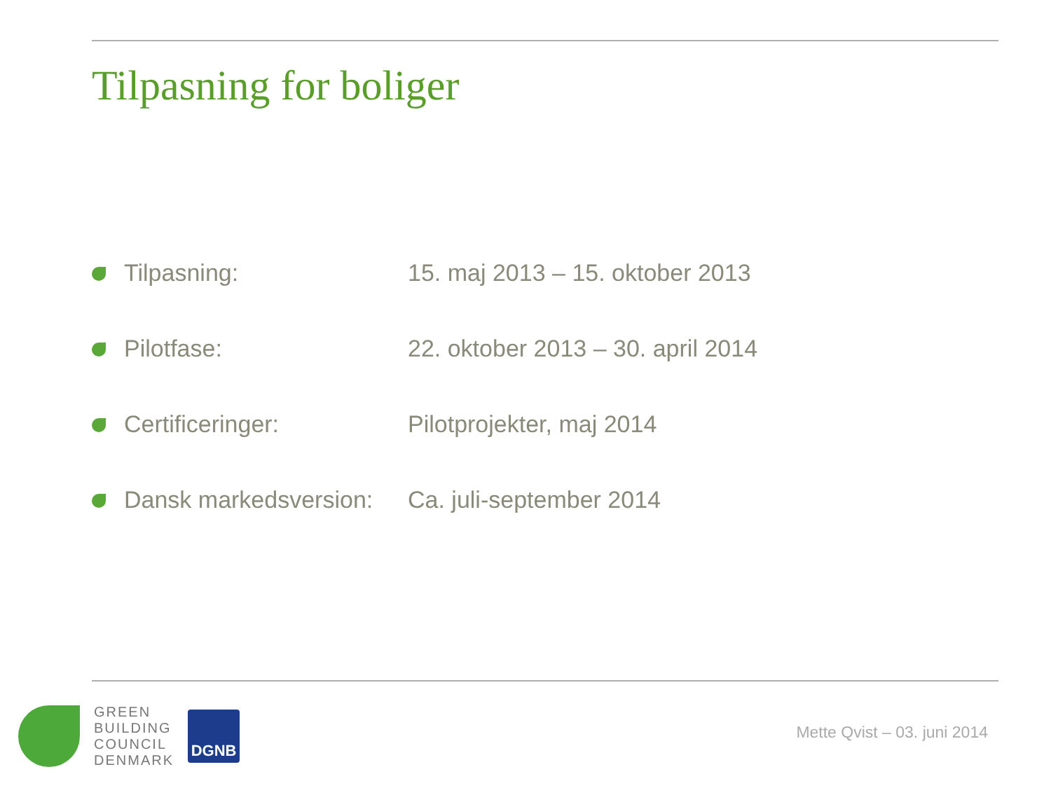Tilpasning for boliger
| | Tilpasning: | 15. maj 2013 – 15. oktober 2013 |
| | Pilotfase: | 22. oktober 2013 – 30. april 2014 |
| | Certificeringer: | Pilotprojekter, maj 2014 |
| | Dansk markedsversion: | Ca. juli-september 2014 |
GREEN
BUILDING
COUNCIL
DENMARK
DGNB
Mette Qvist – 03. juni 2014